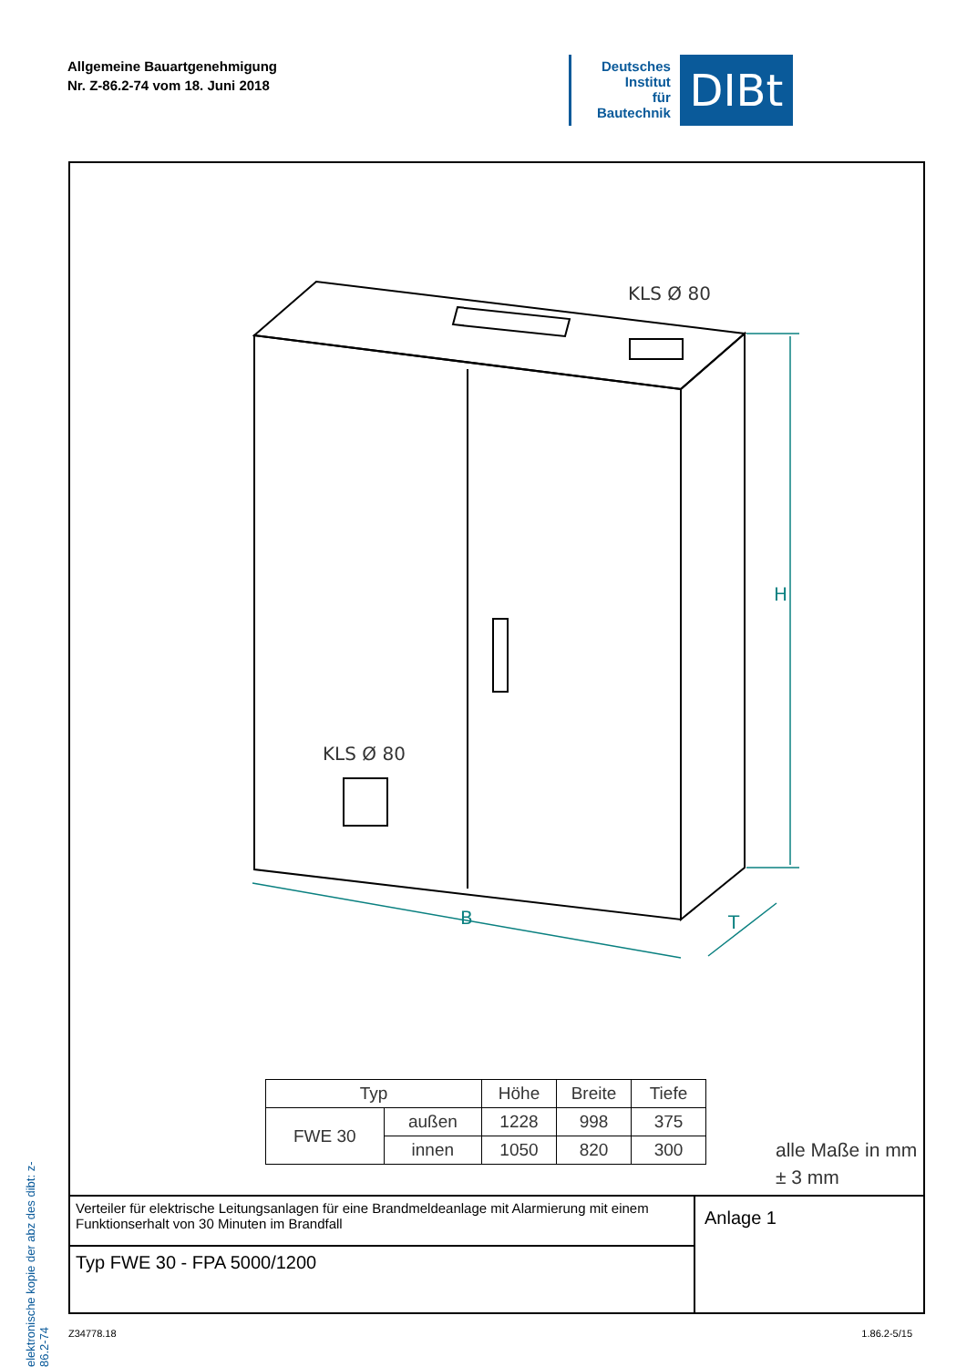Allgemeine Bauartgenehmigung
Nr. Z-86.2-74 vom 18. Juni 2018
Deutsches
Institut
für
Bautechnik
DIBt
elektronische kopie der abz des dibt: z-86.2-74
KLS Ø 80
KLS Ø 80
B
H
T
| Typ | | Höhe | Breite | Tiefe |
| --- | --- | --- | --- | --- |
| FWE 30 | außen | 1228 | 998 | 375 |
| | innen | 1050 | 820 | 300 |
alle Maße in mm
± 3 mm
Verteiler für elektrische Leitungsanlagen für eine Brandmeldeanlage mit Alarmierung mit einem Funktionserhalt von 30 Minuten im Brandfall
Typ FWE 30 - FPA 5000/1200
Anlage 1
Z34778.18 1.86.2-5/15